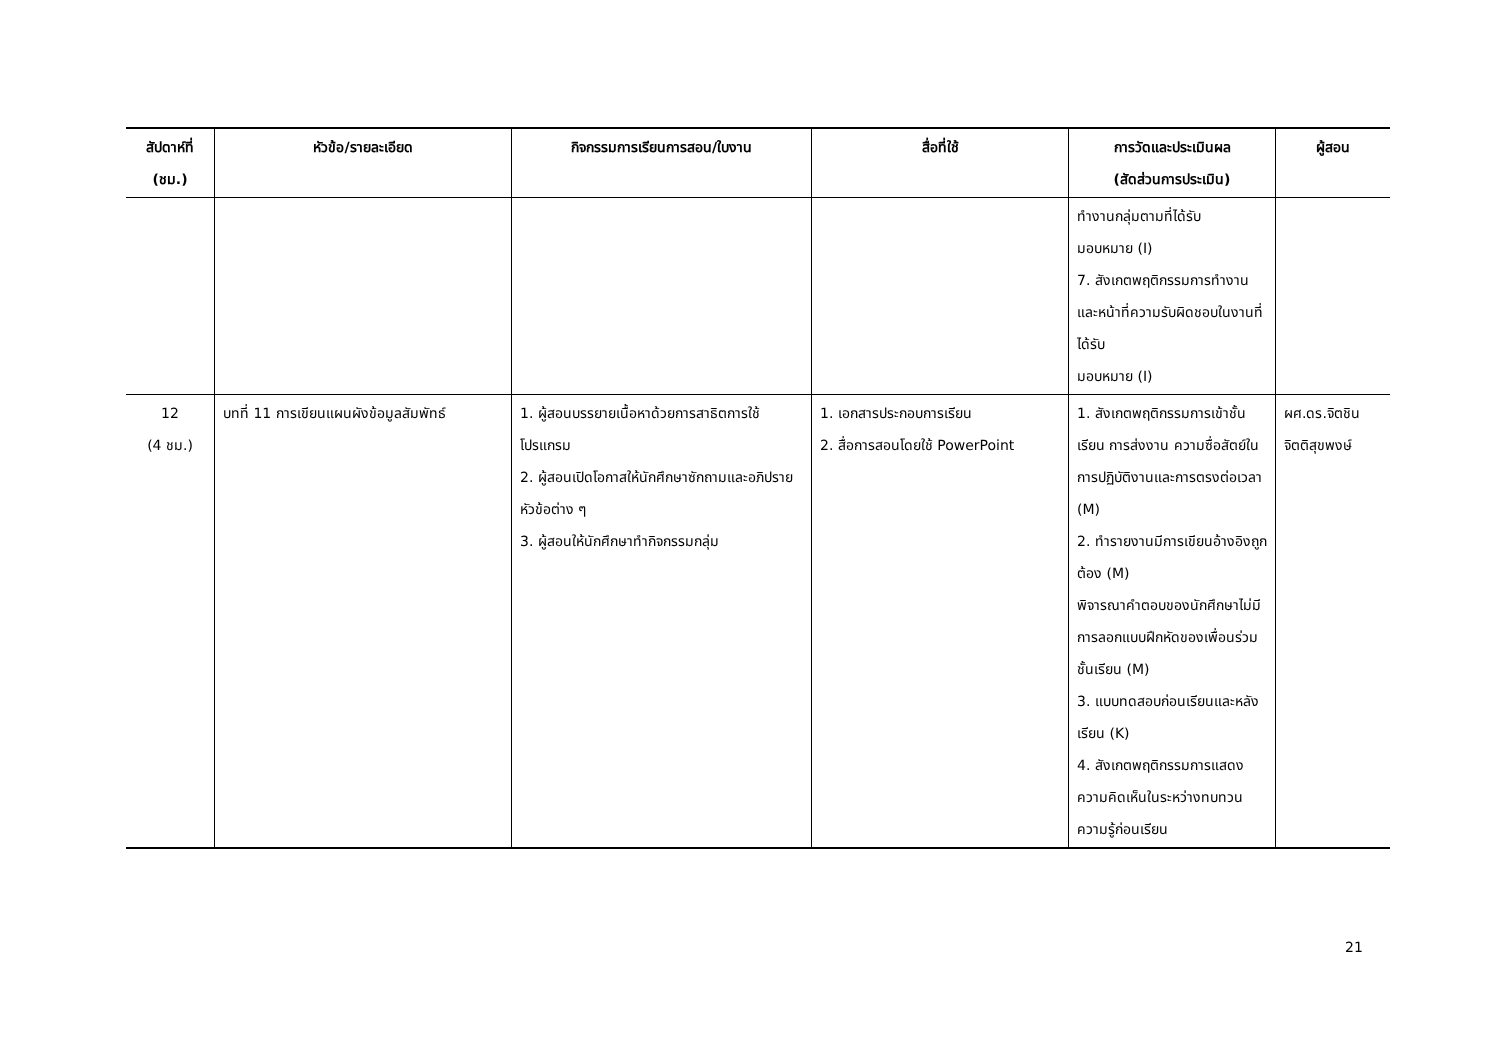| สัปดาห์ที่ (ชม.) | หัวข้อ/รายละเอียด | กิจกรรมการเรียนการสอน/ใบงาน | สื่อที่ใช้ | การวัดและประเมินผล (สัดส่วนการประเมิน) | ผู้สอน |
| --- | --- | --- | --- | --- | --- |
| | | | | ทำงานกลุ่มตามที่ได้รับ มอบหมาย (I) 7. สังเกตพฤติกรรมการทำงานและหน้าที่ความรับผิดชอบในงานที่ได้รับ มอบหมาย (I) | |
| 12 (4 ชม.) | บทที่ 11 การเขียนแผนผังข้อมูลสัมพัทธ์ | 1. ผู้สอนบรรยายเนื้อหาด้วยการสาธิตการใช้โปรแกรม 2. ผู้สอนเปิดโอกาสให้นักศึกษาซักถามและอภิปรายหัวข้อต่าง ๆ 3. ผู้สอนให้นักศึกษาทำกิจกรรมกลุ่ม | 1. เอกสารประกอบการเรียน 2. สื่อการสอนโดยใช้ PowerPoint | 1. สังเกตพฤติกรรมการเข้าชั้นเรียน การส่งงาน ความซื่อสัตย์ในการปฏิบัติงานและการตรงต่อเวลา (M) 2. ทำรายงานมีการเขียนอ้างอิงถูกต้อง (M) พิจารณาคำตอบของนักศึกษาไม่มีการลอกแบบฝึกหัดของเพื่อนร่วมชั้นเรียน (M) 3. แบบทดสอบก่อนเรียนและหลังเรียน (K) 4. สังเกตพฤติกรรมการแสดงความคิดเห็นในระหว่างทบทวนความรู้ก่อนเรียน | ผศ.ดร.จิตชิน จิตติสุขพงษ์ |
21